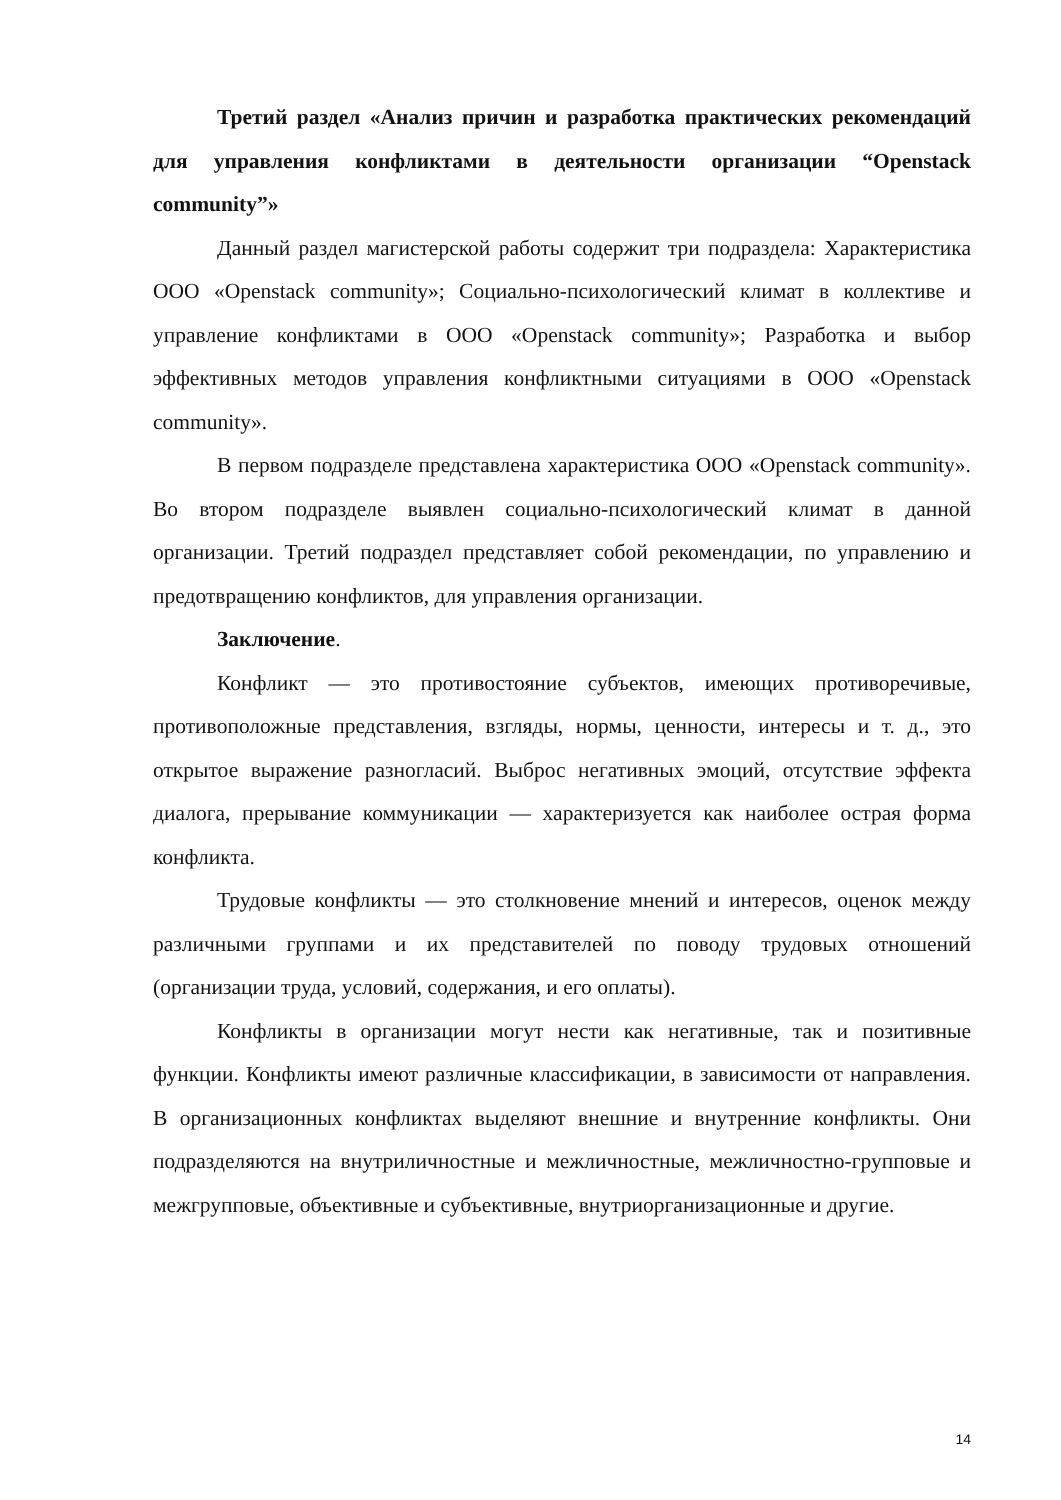Третий раздел «Анализ причин и разработка практических рекомендаций для управления конфликтами в деятельности организации “Openstack community”»
Данный раздел магистерской работы содержит три подраздела: Характеристика ООО «Openstack community»; Социально-психологический климат в коллективе и управление конфликтами в ООО «Openstack community»; Разработка и выбор эффективных методов управления конфликтными ситуациями в ООО «Openstack community».
В первом подразделе представлена характеристика ООО «Openstack community». Во втором подразделе выявлен социально-психологический климат в данной организации. Третий подраздел представляет собой рекомендации, по управлению и предотвращению конфликтов, для управления организации.
Заключение.
Конфликт — это противостояние субъектов, имеющих противоречивые, противоположные представления, взгляды, нормы, ценности, интересы и т. д., это открытое выражение разногласий. Выброс негативных эмоций, отсутствие эффекта диалога, прерывание коммуникации — характеризуется как наиболее острая форма конфликта.
Трудовые конфликты — это столкновение мнений и интересов, оценок между различными группами и их представителей по поводу трудовых отношений (организации труда, условий, содержания, и его оплаты).
Конфликты в организации могут нести как негативные, так и позитивные функции. Конфликты имеют различные классификации, в зависимости от направления. В организационных конфликтах выделяют внешние и внутренние конфликты. Они подразделяются на внутриличностные и межличностные, межличностно-групповые и межгрупповые, объективные и субъективные, внутриорганизационные и другие.
14